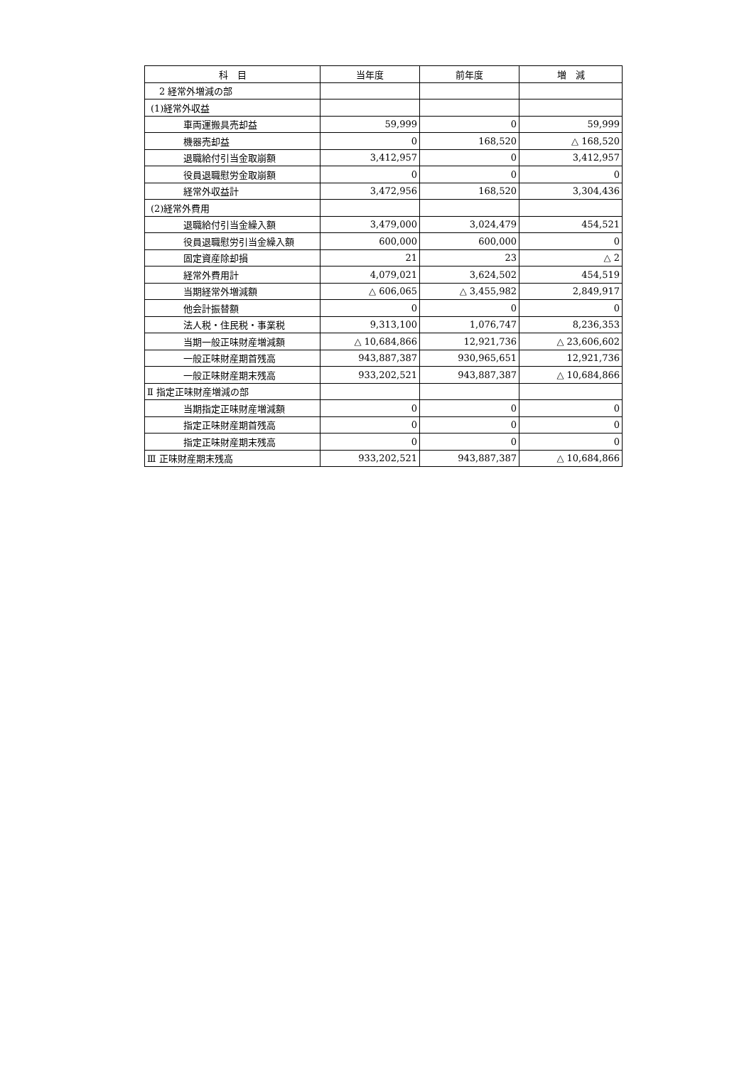| 科 目 | 当年度 | 前年度 | 増 減 |
| --- | --- | --- | --- |
| 2 経常外増減の部 | | | |
| (1)経常外収益 | | | |
| 車両運搬具売却益 | 59,999 | 0 | 59,999 |
| 機器売却益 | 0 | 168,520 | △ 168,520 |
| 退職給付引当金取崩額 | 3,412,957 | 0 | 3,412,957 |
| 役員退職慰労金取崩額 | 0 | 0 | 0 |
| 経常外収益計 | 3,472,956 | 168,520 | 3,304,436 |
| (2)経常外費用 | | | |
| 退職給付引当金繰入額 | 3,479,000 | 3,024,479 | 454,521 |
| 役員退職慰労引当金繰入額 | 600,000 | 600,000 | 0 |
| 固定資産除却損 | 21 | 23 | △ 2 |
| 経常外費用計 | 4,079,021 | 3,624,502 | 454,519 |
| 当期経常外増減額 | △ 606,065 | △ 3,455,982 | 2,849,917 |
| 他会計振替額 | 0 | 0 | 0 |
| 法人税・住民税・事業税 | 9,313,100 | 1,076,747 | 8,236,353 |
| 当期一般正味財産増減額 | △ 10,684,866 | 12,921,736 | △ 23,606,602 |
| 一般正味財産期首残高 | 943,887,387 | 930,965,651 | 12,921,736 |
| 一般正味財産期末残高 | 933,202,521 | 943,887,387 | △ 10,684,866 |
| Ⅱ 指定正味財産増減の部 | | | |
| 当期指定正味財産増減額 | 0 | 0 | 0 |
| 指定正味財産期首残高 | 0 | 0 | 0 |
| 指定正味財産期末残高 | 0 | 0 | 0 |
| Ⅲ 正味財産期末残高 | 933,202,521 | 943,887,387 | △ 10,684,866 |